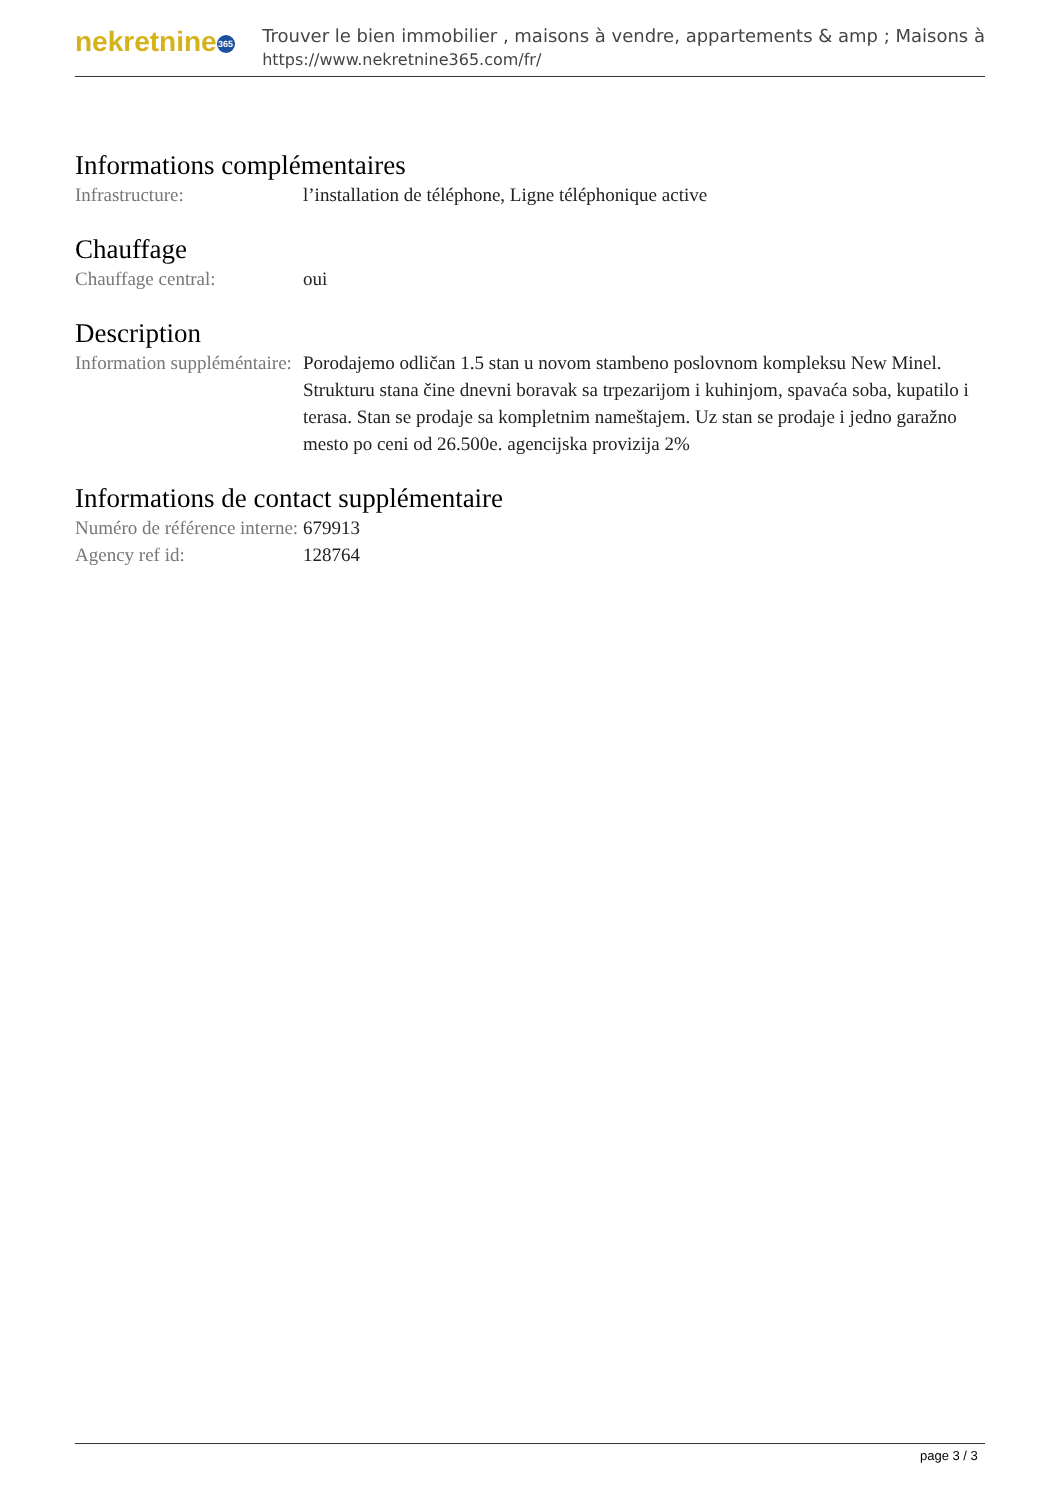nekretnine 365
Trouver le bien immobilier , maisons à vendre, appartements & amp ; Maisons à
https://www.nekretnine365.com/fr/
Informations complémentaires
| Infrastructure: | l’installation de téléphone, Ligne téléphonique active |
Chauffage
| Chauffage central: | oui |
Description
| Information suppléméntaire: | Porodajemo odličan 1.5 stan u novom stambeno poslovnom kompleksu New Minel. Strukturu stana čine dnevni boravak sa trpezarijom i kuhinjom, spavaća soba, kupatilo i terasa. Stan se prodaje sa kompletnim nameštajem. Uz stan se prodaje i jedno garažno mesto po ceni od 26.500e. agencijska provizija 2% |
Informations de contact supplémentaire
| Numéro de référence interne: | 679913 |
| Agency ref id: | 128764 |
page 3 / 3